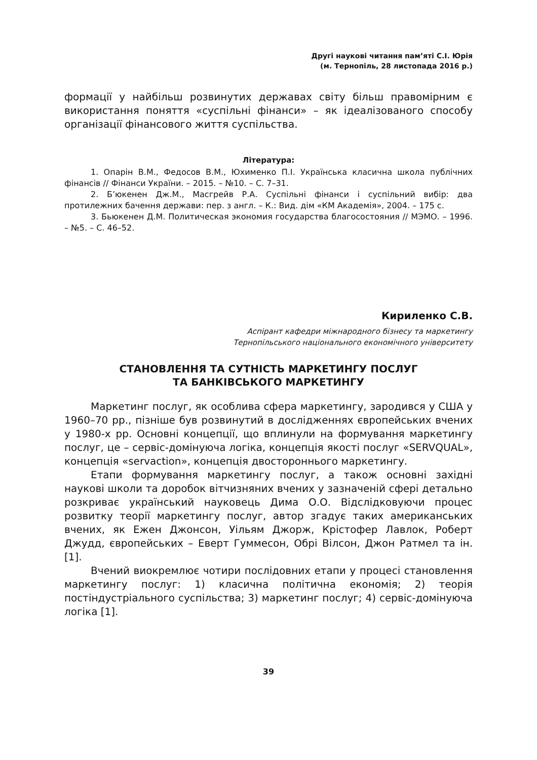Другі наукові читання пам’яті С.І. Юрія
(м. Тернопіль, 28 листопада 2016 р.)
формації у найбільш розвинутих державах світу більш правомірним є використання поняття «суспільні фінанси» – як ідеалізованого способу організації фінансового життя суспільства.
Література:
1. Опарін В.М., Федосов В.М., Юхименко П.І. Українська класична школа публічних фінансів // Фінанси України. – 2015. – №10. – С. 7–31.
2. Б’юкенен Дж.М., Масгрейв Р.А. Суспільні фінанси і суспільний вибір: два протилежних бачення держави: пер. з англ. – К.: Вид. дім «КМ Академія», 2004. – 175 с.
3. Бьюкенен Д.М. Политическая экономия государства благосостояния // МЭМО. – 1996. – №5. – С. 46–52.
Кириленко С.В.
Аспірант кафедри міжнародного бізнесу та маркетингу
Тернопільського національного економічного університету
СТАНОВЛЕННЯ ТА СУТНІСТЬ МАРКЕТИНГУ ПОСЛУГ
ТА БАНКІВСЬКОГО МАРКЕТИНГУ
Маркетинг послуг, як особлива сфера маркетингу, зародився у США у 1960–70 рр., пізніше був розвинутий в дослідженнях європейських вчених у 1980-х рр. Основні концепції, що вплинули на формування маркетингу послуг, це – сервіс-домінуюча логіка, концепція якості послуг «SERVQUAL», концепція «servaction», концепція двостороннього маркетингу.
Етапи формування маркетингу послуг, а також основні західні наукові школи та доробок вітчизняних вчених у зазначеній сфері детально розкриває український науковець Дима О.О. Відслідковуючи процес розвитку теорії маркетингу послуг, автор згадує таких американських вчених, як Ежен Джонсон, Уільям Джорж, Крістофер Лавлок, Роберт Джудд, європейських – Еверт Гуммесон, Обрі Вілсон, Джон Ратмел та ін. [1].
Вчений виокремлює чотири послідовних етапи у процесі становлення маркетингу послуг: 1) класична політична економія; 2) теорія постіндустріального суспільства; 3) маркетинг послуг; 4) сервіс-домінуюча логіка [1].
39